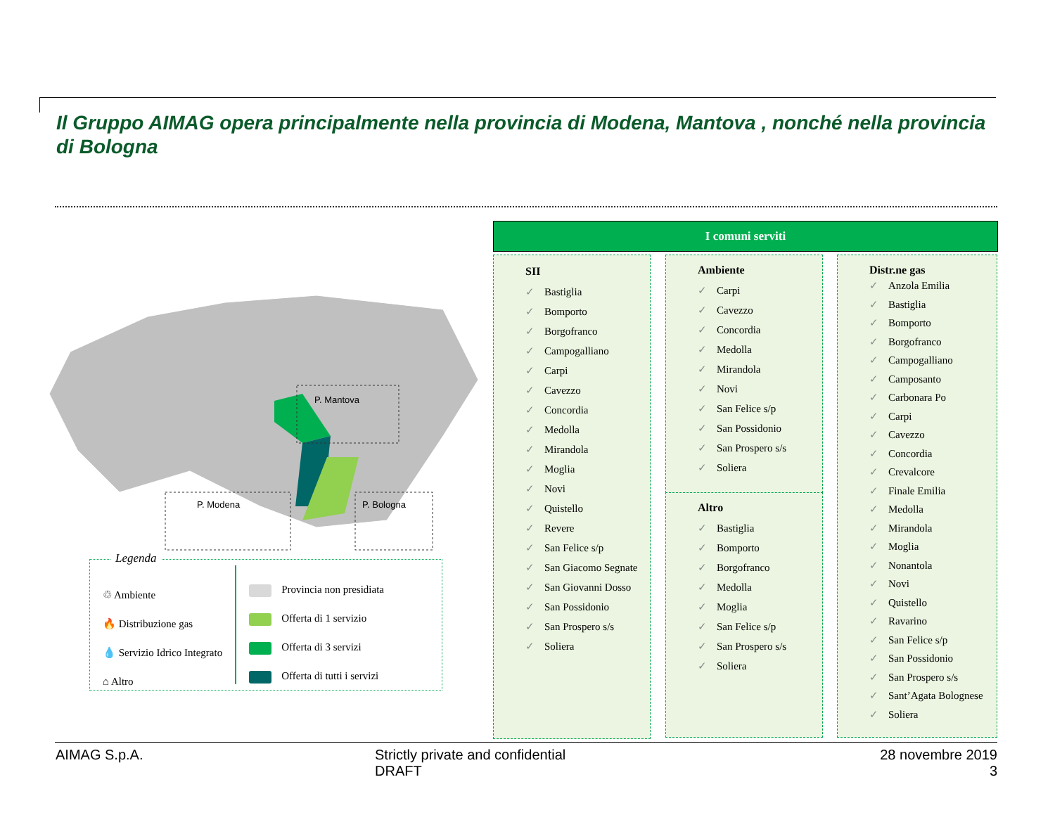Il Gruppo AIMAG opera principalmente nella provincia di Modena, Mantova , nonché nella provincia di Bologna
P. Mantova
P. Modena
P. Bologna
Legenda
♲ Ambiente
🔥 Distribuzione gas
💧 Servizio Idrico Integrato
⌂ Altro
Provincia non presidiata
Offerta di 1 servizio
Offerta di 3 servizi
Offerta di tutti i servizi
I comuni serviti
SII
✓ Bastiglia
✓ Bomporto
✓ Borgofranco
✓ Campogalliano
✓ Carpi
✓ Cavezzo
✓ Concordia
✓ Medolla
✓ Mirandola
✓ Moglia
✓ Novi
✓ Quistello
✓ Revere
✓ San Felice s/p
✓ San Giacomo Segnate
✓ San Giovanni Dosso
✓ San Possidonio
✓ San Prospero s/s
✓ Soliera
Ambiente
✓ Carpi
✓ Cavezzo
✓ Concordia
✓ Medolla
✓ Mirandola
✓ Novi
✓ San Felice s/p
✓ San Possidonio
✓ San Prospero s/s
✓ Soliera
Altro
✓ Bastiglia
✓ Bomporto
✓ Borgofranco
✓ Medolla
✓ Moglia
✓ San Felice s/p
✓ San Prospero s/s
✓ Soliera
Distr.ne gas
✓ Anzola Emilia
✓ Bastiglia
✓ Bomporto
✓ Borgofranco
✓ Campogalliano
✓ Camposanto
✓ Carbonara Po
✓ Carpi
✓ Cavezzo
✓ Concordia
✓ Crevalcore
✓ Finale Emilia
✓ Medolla
✓ Mirandola
✓ Moglia
✓ Nonantola
✓ Novi
✓ Quistello
✓ Ravarino
✓ San Felice s/p
✓ San Possidonio
✓ San Prospero s/s
✓ Sant’Agata Bolognese
✓ Soliera
AIMAG S.p.A.
Strictly private and confidential
DRAFT
28 novembre 2019
3